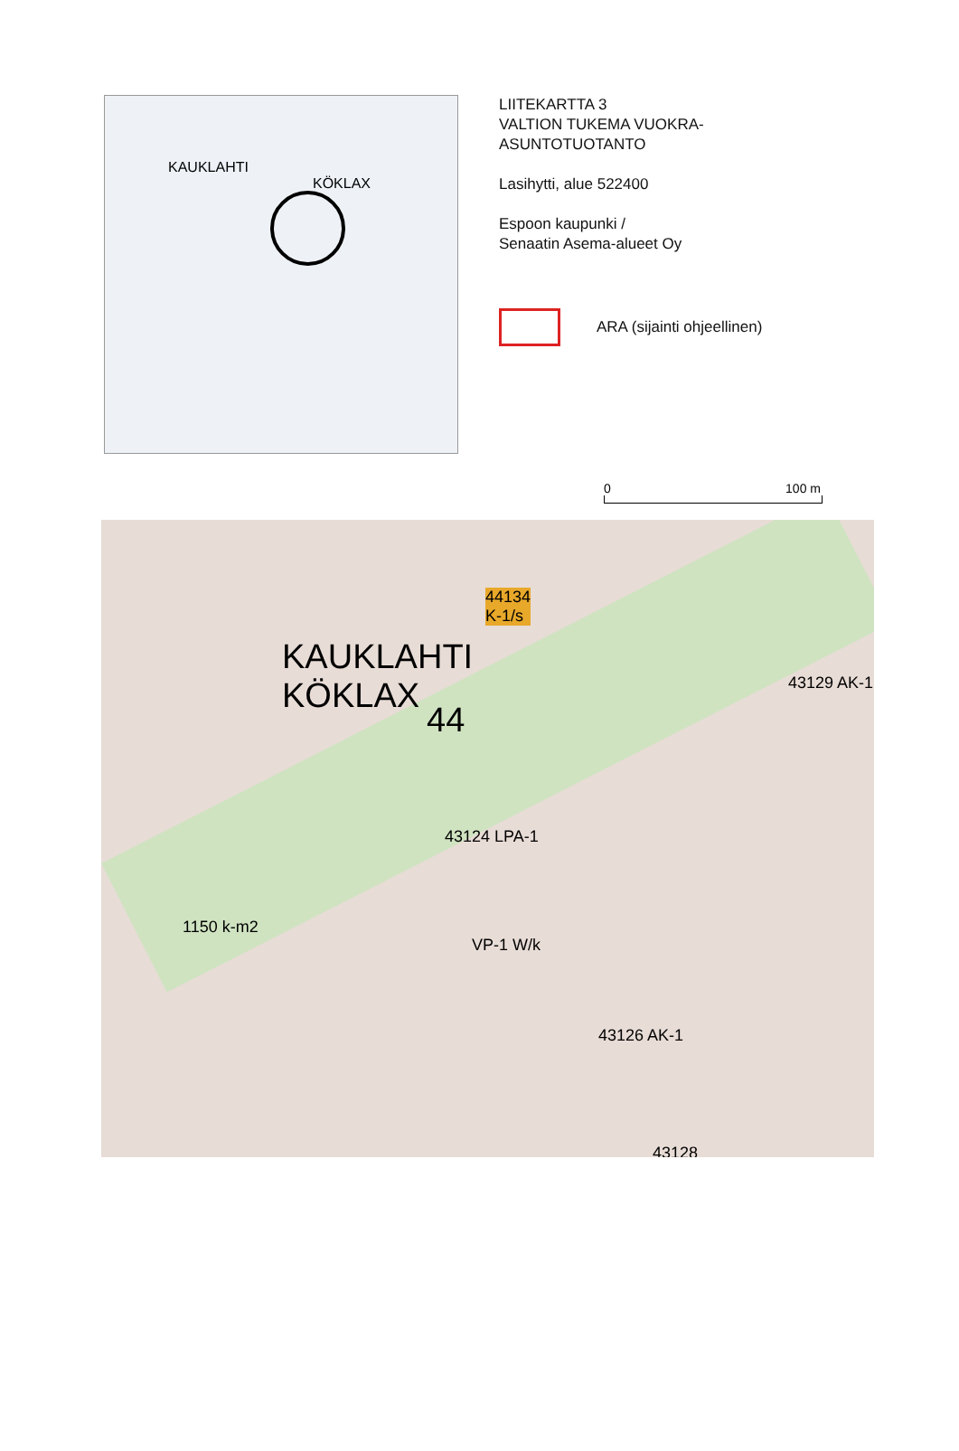KAUKLAHTI
KÖKLAX
LIITEKARTTA 3
VALTION TUKEMA VUOKRA-
ASUNTOTUOTANTO
Lasihytti, alue 522400
Espoon kaupunki /
Senaatin Asema-alueet Oy
ARA (sijainti ohjeellinen)
0 100 m
KAUKLAHTI
KÖKLAX
44134
K-1/s
44
1150 k-m2
43129 AK-1
43124 LPA-1
43126 AK-1
43128
VP-1 W/k